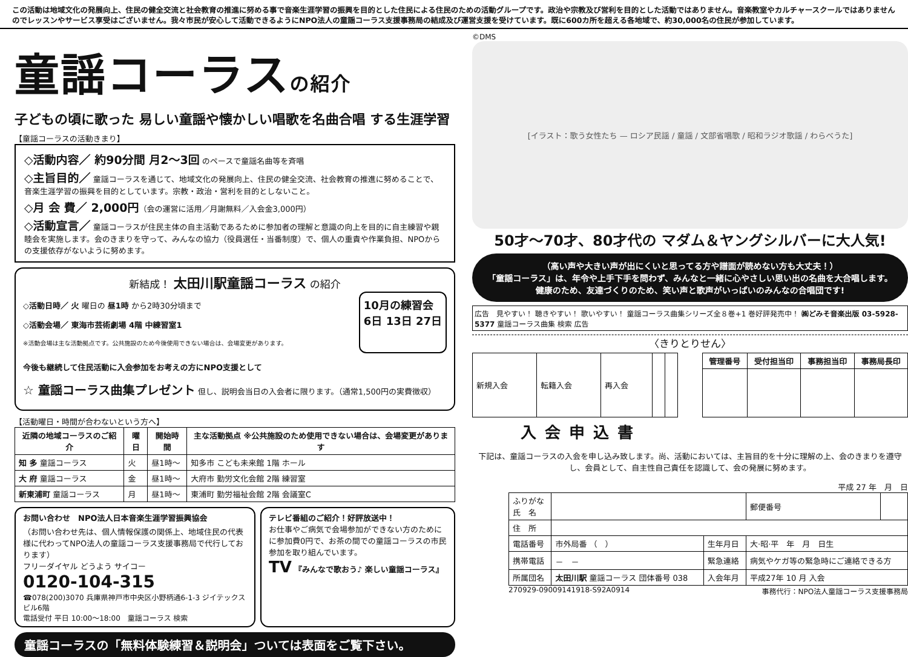この活動は地域文化の発展向上、住民の健全交流と社会教育の推進に努める事で音楽生涯学習の振興を目的とした住民による住民のための活動グループです。政治や宗教及び営利を目的とした活動ではありません。音楽教室やカルチャースクールではありませんのでレッスンやサービス享受はございません。我々市民が安心して活動できるようにNPO法人の童謡コーラス支援事務局の結成及び運営支援を受けています。既に600カ所を超える各地域で、約30,000名の住民が参加しています。
童謡コーラスの紹介
子どもの頃に歌った 易しい童謡や懐かしい唱歌を名曲合唱 する生涯学習
【童謡コーラスの活動きまり】
◇活動内容／ 約90分間 月2〜3回 のペースで童謡名曲等を斉唱
◇主旨目的／ 童謡コーラスを通じて、地域文化の発展向上、住民の健全交流、社会教育の推進に努めることで、音楽生涯学習の振興を目的としています。宗教・政治・営利を目的としないこと。
◇月 会 費／ 2,000円（会の運営に活用／月謝無料／入会金3,000円）
◇活動宣言／ 童謡コーラスが住民主体の自主活動であるために参加者の理解と意識の向上を目的に自主練習や親睦会を実施します。会のきまりを守って、みんなの協力（役員選任・当番制度）で、個人の重責や作業負担、NPOからの支援依存がないように努めます。
新結成！ 太田川駅童謡コーラス の紹介
◇活動日時／ 火 曜日の 昼1時 から2時30分頃まで
◇活動会場／ 東海市芸術劇場 4階 中練習室1
※活動会場は主な活動拠点です。公共施設のため今後使用できない場合は、会場変更があります。
10月の練習会
6日 13日 27日
今後も継続して住民活動に入会参加をお考えの方にNPO支援として
☆ 童謡コーラス曲集プレゼント 但し、説明会当日の入会者に限ります。（通常1,500円の実費徴収）
【活動曜日・時間が合わないという方へ】
| 近隣の地域コーラスのご紹介 | 曜日 | 開始時間 | 主な活動拠点 ※公共施設のため使用できない場合は、会場変更があります |
| --- | --- | --- | --- |
| 知 多 童謡コーラス | 火 | 昼1時〜 | 知多市 こども未来館 1階 ホール |
| 大 府 童謡コーラス | 金 | 昼1時〜 | 大府市 勤労文化会館 2階 練習室 |
| 新東浦町 童謡コーラス | 月 | 昼1時〜 | 東浦町 勤労福祉会館 2階 会議室C |
お問い合わせ　NPO法人日本音楽生涯学習振興協会
（お問い合わせ先は、個人情報保護の関係上、地域住民の代表様に代わってNPO法人の童謡コーラス支援事務局で代行しております）
フリーダイヤル どうよう サイコー
0120-104-315
☎078(200)3070 兵庫県神戸市中央区小野柄通6-1-3 ジイテックスビル6階
電話受付 平日 10:00〜18:00　童謡コーラス 検索
テレビ番組のご紹介！好評放送中！
お仕事やご病気で会場参加ができない方のためにに参加費0円で、お茶の間での童謡コーラスの市民参加を取り組んでいます。
TV 『みんなで歌おう♪ 楽しい童謡コーラス』
童謡コーラスの「無料体験練習＆説明会」ついては表面をご覧下さい。
©DMS
[イラスト：歌う女性たち — ロシア民謡 / 童謡 / 文部省唱歌 / 昭和ラジオ歌謡 / わらべうた]
50才〜70才、80才代の マダム＆ヤングシルバーに大人気!
（高い声や大きい声が出にくいと思ってる方や譜面が読めない方も大丈夫！）
「童謡コーラス」は、年令や上手下手を問わず、みんなと一緒に心やさしい思い出の名曲を大合唱します。
健康のため、友達づくりのため、笑い声と歌声がいっぱいのみんなの合唱団です!
広告　見やすい！ 聴きやすい！ 歌いやすい！ 童謡コーラス曲集シリーズ全８巻+1 巻好評発売中！ ㈱どみそ音楽出版 03-5928-5377 童謡コーラス曲集 検索 広告
〈きりとりせん〉
| 新規入会 | 転籍入会 | 再入会 | | |
| 管理番号 | 受付担当印 | 事務担当印 | 事務局長印 |
| --- | --- | --- | --- |
入会申込書
下記は、童謡コーラスの入会を申し込み致します。尚、活動においては、主旨目的を十分に理解の上、会のきまりを遵守し、会員として、自主性自己責任を認識して、会の発展に努めます。
平成 27 年　月　日
| ふりがな 氏 名 | | | 郵便番号 | |
| 住 所 | | | | |
| 電話番号 | 市外局番 （ ） | 生年月日 | 大·昭·平 年 月 日生 | |
| 携帯電話 | － － | 緊急連絡 | 病気やケガ等の緊急時にご連絡できる方 | |
| 所属団名 | 太田川駅 童謡コーラス 団体番号 038 | 入会年月 | 平成27年 10 月 入会 | |
270929-09009141918-S92A0914 事務代行：NPO法人童謡コーラス支援事務局